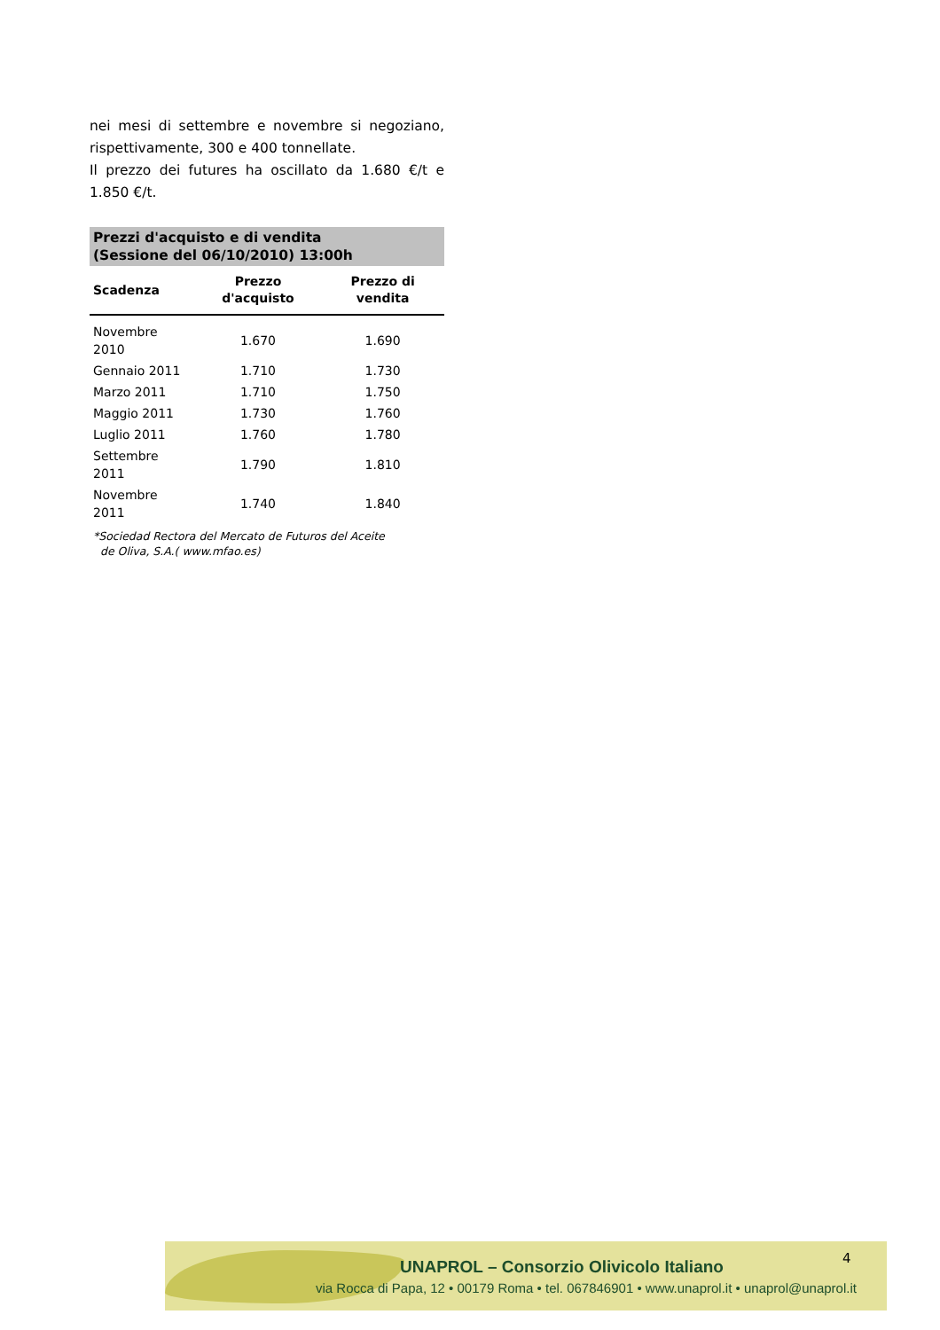nei mesi di settembre e novembre si negoziano, rispettivamente, 300 e 400 tonnellate.
Il prezzo dei futures ha oscillato da 1.680 €/t e 1.850 €/t.
Prezzi d'acquisto e di vendita
(Sessione del 06/10/2010) 13:00h
| Scadenza | Prezzo d'acquisto | Prezzo di vendita |
| --- | --- | --- |
| Novembre 2010 | 1.670 | 1.690 |
| Gennaio 2011 | 1.710 | 1.730 |
| Marzo 2011 | 1.710 | 1.750 |
| Maggio 2011 | 1.730 | 1.760 |
| Luglio 2011 | 1.760 | 1.780 |
| Settembre 2011 | 1.790 | 1.810 |
| Novembre 2011 | 1.740 | 1.840 |
*Sociedad Rectora del Mercato de Futuros del Aceite
de Oliva, S.A.( www.mfao.es)
UNAPROL – Consorzio Olivicolo Italiano
via Rocca di Papa, 12 • 00179 Roma • tel. 067846901 • www.unaprol.it • unaprol@unaprol.it
4